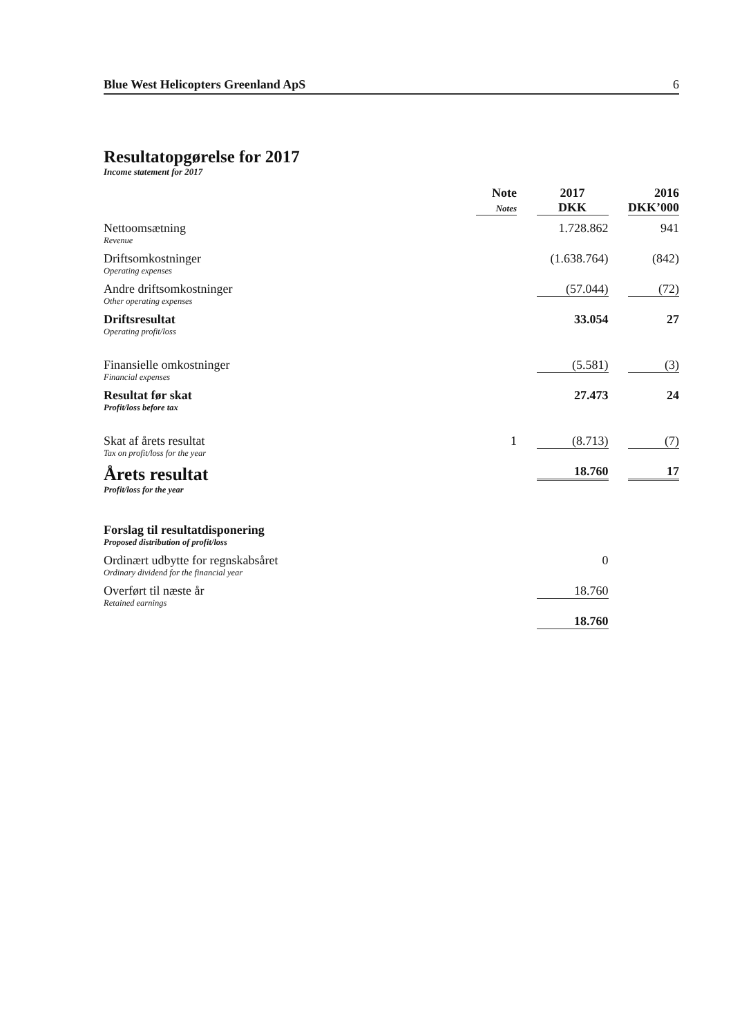Blue West Helicopters Greenland ApS 6
Resultatopgørelse for 2017
Income statement for 2017
| | Note Notes | | 2017 DKK | | 2016 DKK’000 |
| --- | --- | --- | --- | --- | --- |
| Nettoomsætning Revenue | | | 1.728.862 | | 941 |
| Driftsomkostninger Operating expenses | | | (1.638.764) | | (842) |
| Andre driftsomkostninger Other operating expenses | | | (57.044) | | (72) |
| Driftsresultat Operating profit/loss | | | 33.054 | | 27 |
| Finansielle omkostninger Financial expenses | | | (5.581) | | (3) |
| Resultat før skat Profit/loss before tax | | | 27.473 | | 24 |
| Skat af årets resultat Tax on profit/loss for the year | 1 | | (8.713) | | (7) |
| Årets resultat Profit/loss for the year | | | 18.760 | | 17 |
| Forslag til resultatdisponering Proposed distribution of profit/loss | | | | | |
| Ordinært udbytte for regnskabsåret Ordinary dividend for the financial year | | | 0 | | |
| Overført til næste år Retained earnings | | | 18.760 | | |
| | | | 18.760 | | |